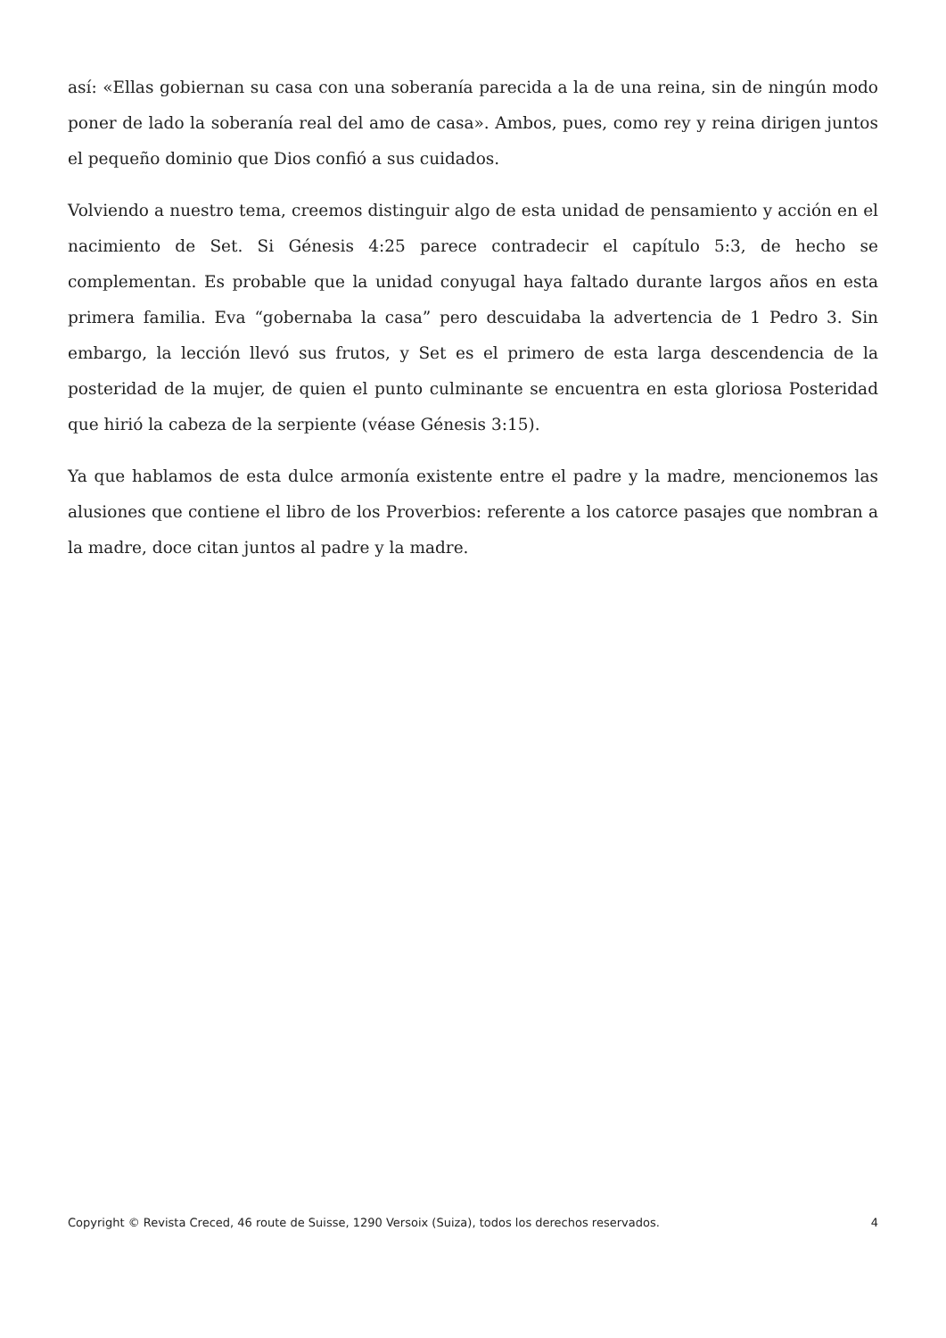así: «Ellas gobiernan su casa con una soberanía parecida a la de una reina, sin de ningún modo poner de lado la soberanía real del amo de casa». Ambos, pues, como rey y reina dirigen juntos el pequeño dominio que Dios confió a sus cuidados.
Volviendo a nuestro tema, creemos distinguir algo de esta unidad de pensamiento y acción en el nacimiento de Set. Si Génesis 4:25 parece contradecir el capítulo 5:3, de hecho se complementan. Es probable que la unidad conyugal haya faltado durante largos años en esta primera familia. Eva “gobernaba la casa” pero descuidaba la advertencia de 1 Pedro 3. Sin embargo, la lección llevó sus frutos, y Set es el primero de esta larga descendencia de la posteridad de la mujer, de quien el punto culminante se encuentra en esta gloriosa Posteridad que hirió la cabeza de la serpiente (véase Génesis 3:15).
Ya que hablamos de esta dulce armonía existente entre el padre y la madre, mencionemos las alusiones que contiene el libro de los Proverbios: referente a los catorce pasajes que nombran a la madre, doce citan juntos al padre y la madre.
Copyright © Revista Creced, 46 route de Suisse, 1290 Versoix (Suiza), todos los derechos reservados. 4